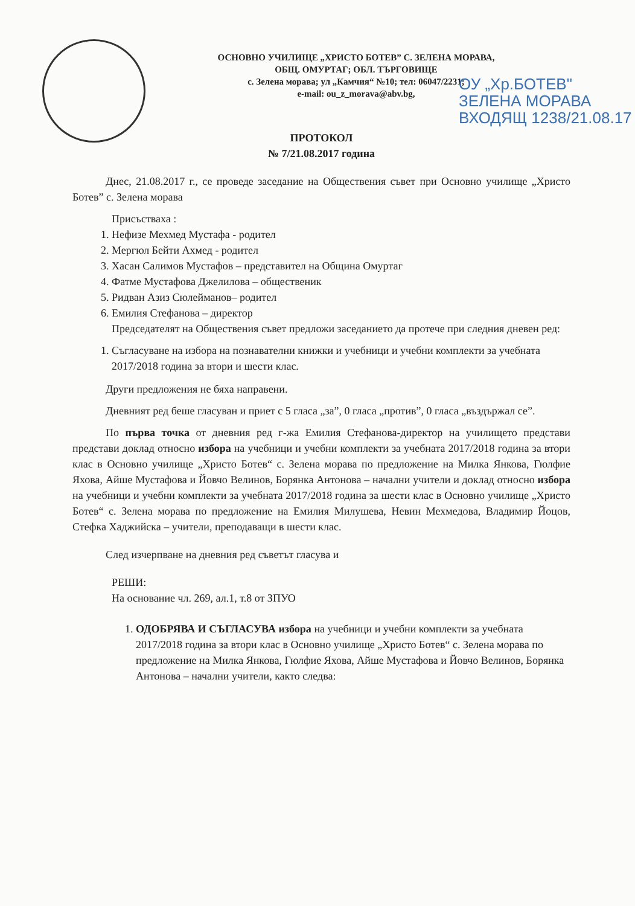ОСНОВНО УЧИЛИЩЕ „ХРИСТО БОТЕВ” С. ЗЕЛЕНА МОРАВА,
ОБЩ. ОМУРТАГ; ОБЛ. ТЪРГОВИЩЕ
с. Зелена морава; ул „Камчия“ №10; тел: 06047/2231;
e-mail: ou_z_morava@abv.bg,
ОУ „Хр.БОТЕВ"
ЗЕЛЕНА МОРАВА
ВХОДЯЩ 1238/21.08.17
ПРОТОКОЛ
№ 7/21.08.2017 година
Днес, 21.08.2017 г., се проведе заседание на Обществения съвет при Основно училище „Христо Ботев” с. Зелена морава
Присъстваха :
1. Нефизе Мехмед Мустафа - родител
2. Мергюл Бейти Ахмед - родител
3. Хасан Салимов Мустафов – представител на Община Омуртаг
4. Фатме Мустафова Джелилова – общественик
5. Ридван Азиз Сюлейманов– родител
6. Емилия Стефанова – директор
Председателят на Обществения съвет предложи заседанието да протече при следния дневен ред:
1. Съгласуване на избора на познавателни книжки и учебници и учебни комплекти за учебната 2017/2018 година за втори и шести клас.
Други предложения не бяха направени.
Дневният ред беше гласуван и приет с 5 гласа „за”, 0 гласа „против”, 0 гласа „въздържал се”.
По първа точка от дневния ред г-жа Емилия Стефанова-директор на училището представи представи доклад относно избора на учебници и учебни комплекти за учебната 2017/2018 година за втори клас в Основно училище „Христо Ботев“ с. Зелена морава по предложение на Милка Янкова, Гюлфие Яхова, Айше Мустафова и Йовчо Велинов, Борянка Антонова – начални учители и доклад относно избора на учебници и учебни комплекти за учебната 2017/2018 година за шести клас в Основно училище „Христо Ботев“ с. Зелена морава по предложение на Емилия Милушева, Невин Мехмедова, Владимир Йоцов, Стефка Хаджийска – учители, преподаващи в шести клас.
След изчерпване на дневния ред съветът гласува и
РЕШИ:
На основание чл. 269, ал.1, т.8 от ЗПУО
1. ОДОБРЯВА И СЪГЛАСУВА избора на учебници и учебни комплекти за учебната 2017/2018 година за втори клас в Основно училище „Христо Ботев“ с. Зелена морава по предложение на Милка Янкова, Гюлфие Яхова, Айше Мустафова и Йовчо Велинов, Борянка Антонова – начални учители, както следва: